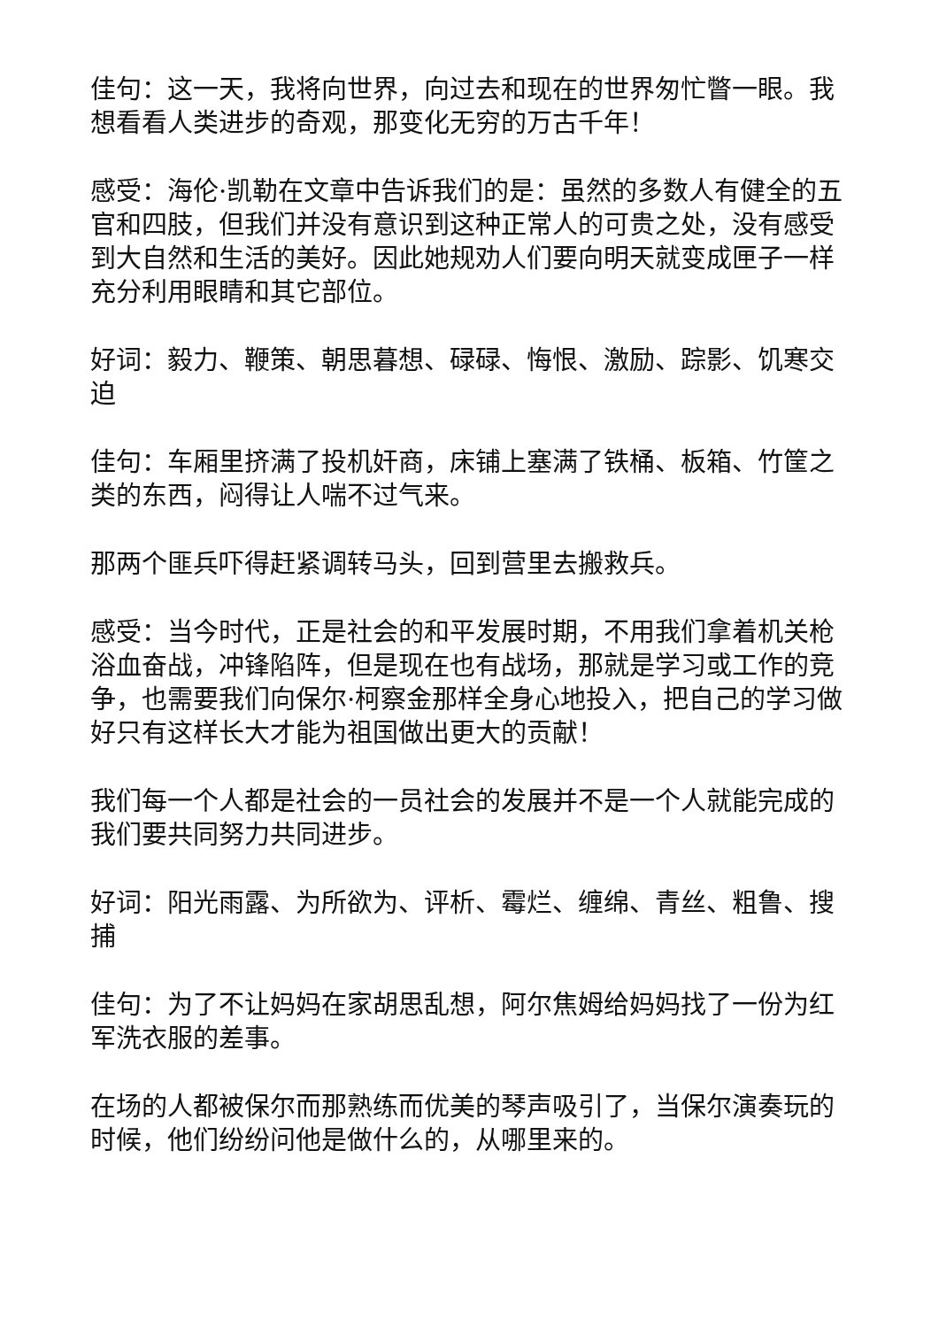佳句：这一天，我将向世界，向过去和现在的世界匆忙瞥一眼。我想看看人类进步的奇观，那变化无穷的万古千年！
感受：海伦·凯勒在文章中告诉我们的是：虽然的多数人有健全的五官和四肢，但我们并没有意识到这种正常人的可贵之处，没有感受到大自然和生活的美好。因此她规劝人们要向明天就变成匣子一样充分利用眼睛和其它部位。
好词：毅力、鞭策、朝思暮想、碌碌、悔恨、激励、踪影、饥寒交迫
佳句：车厢里挤满了投机奸商，床铺上塞满了铁桶、板箱、竹筐之类的东西，闷得让人喘不过气来。
那两个匪兵吓得赶紧调转马头，回到营里去搬救兵。
感受：当今时代，正是社会的和平发展时期，不用我们拿着机关枪浴血奋战，冲锋陷阵，但是现在也有战场，那就是学习或工作的竞争，也需要我们向保尔·柯察金那样全身心地投入，把自己的学习做好只有这样长大才能为祖国做出更大的贡献！
我们每一个人都是社会的一员社会的发展并不是一个人就能完成的我们要共同努力共同进步。
好词：阳光雨露、为所欲为、评析、霉烂、缠绵、青丝、粗鲁、搜捕
佳句：为了不让妈妈在家胡思乱想，阿尔焦姆给妈妈找了一份为红军洗衣服的差事。
在场的人都被保尔而那熟练而优美的琴声吸引了，当保尔演奏玩的时候，他们纷纷问他是做什么的，从哪里来的。